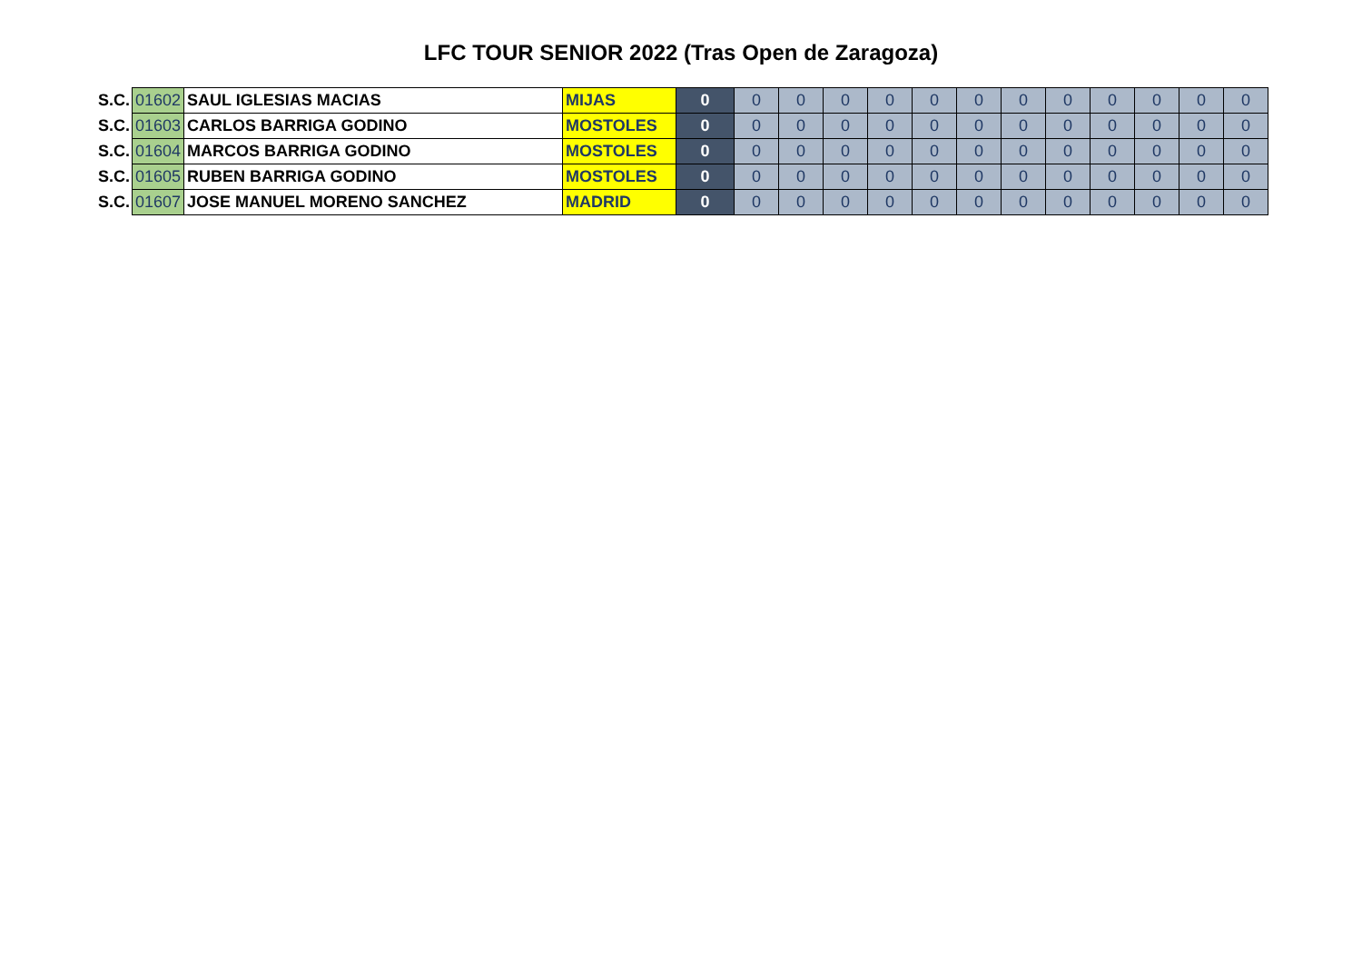LFC TOUR SENIOR 2022 (Tras Open de Zaragoza)
| S.C. | 01602 | SAUL IGLESIAS MACIAS | MIJAS | 0 | 0 | 0 | 0 | 0 | 0 | 0 | 0 | 0 | 0 | 0 | 0 | 0 |
| S.C. | 01603 | CARLOS BARRIGA GODINO | MOSTOLES | 0 | 0 | 0 | 0 | 0 | 0 | 0 | 0 | 0 | 0 | 0 | 0 | 0 |
| S.C. | 01604 | MARCOS BARRIGA GODINO | MOSTOLES | 0 | 0 | 0 | 0 | 0 | 0 | 0 | 0 | 0 | 0 | 0 | 0 | 0 |
| S.C. | 01605 | RUBEN BARRIGA GODINO | MOSTOLES | 0 | 0 | 0 | 0 | 0 | 0 | 0 | 0 | 0 | 0 | 0 | 0 | 0 |
| S.C. | 01607 | JOSE MANUEL MORENO SANCHEZ | MADRID | 0 | 0 | 0 | 0 | 0 | 0 | 0 | 0 | 0 | 0 | 0 | 0 | 0 |